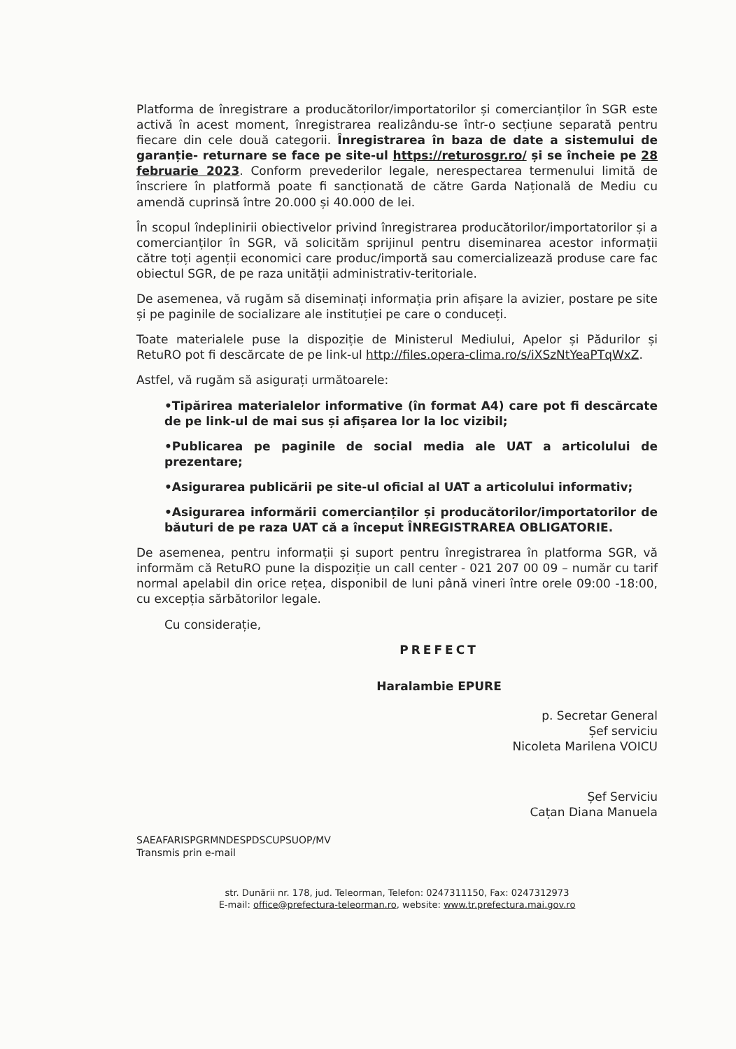Platforma de înregistrare a producătorilor/importatorilor și comercianților în SGR este activă în acest moment, înregistrarea realizându-se într-o secțiune separată pentru fiecare din cele două categorii. Înregistrarea în baza de date a sistemului de garanție- returnare se face pe site-ul https://returosgr.ro/ și se încheie pe 28 februarie 2023. Conform prevederilor legale, nerespectarea termenului limită de înscriere în platformă poate fi sancționată de către Garda Națională de Mediu cu amendă cuprinsă între 20.000 și 40.000 de lei.
În scopul îndeplinirii obiectivelor privind înregistrarea producătorilor/importatorilor și a comercianților în SGR, vă solicităm sprijinul pentru diseminarea acestor informații către toți agenții economici care produc/importă sau comercializează produse care fac obiectul SGR, de pe raza unității administrativ-teritoriale.
De asemenea, vă rugăm să diseminați informația prin afișare la avizier, postare pe site și pe paginile de socializare ale instituției pe care o conduceți.
Toate materialele puse la dispoziție de Ministerul Mediului, Apelor și Pădurilor și RetuRO pot fi descărcate de pe link-ul http://files.opera-clima.ro/s/iXSzNtYeaPTqWxZ.
Astfel, vă rugăm să asigurați următoarele:
•Tipărirea materialelor informative (în format A4) care pot fi descărcate de pe link-ul de mai sus și afișarea lor la loc vizibil;
•Publicarea pe paginile de social media ale UAT a articolului de prezentare;
•Asigurarea publicării pe site-ul oficial al UAT a articolului informativ;
•Asigurarea informării comercianților și producătorilor/importatorilor de băuturi de pe raza UAT că a început ÎNREGISTRAREA OBLIGATORIE.
De asemenea, pentru informații și suport pentru înregistrarea în platforma SGR, vă informăm că RetuRO pune la dispoziție un call center - 021 207 00 09 – număr cu tarif normal apelabil din orice rețea, disponibil de luni până vineri între orele 09:00 -18:00, cu excepția sărbătorilor legale.
Cu considerație,
PREFECT
Haralambie EPURE
p. Secretar General
Șef serviciu
Nicoleta Marilena VOICU
Șef Serviciu
Cațan Diana Manuela
SAEAFARISPGRMNDESPDSCUPSUOP/MV
Transmis prin e-mail
str. Dunării nr. 178, jud. Teleorman, Telefon: 0247311150, Fax: 0247312973
E-mail: office@prefectura-teleorman.ro, website: www.tr.prefectura.mai.gov.ro